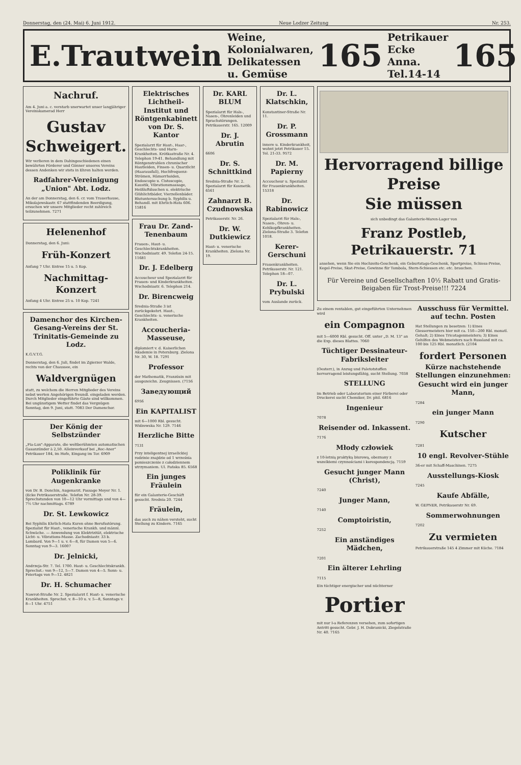Donnerstag, den (24. Mai) 6. Juni 1912. Neue Lodzer Zeitung Nr. 253.
E.Trautwein Weine, Kolonialwaren,
Delikatessen u. Gemüse 165 Petrikauer
Ecke Anna. Tel.14-14 165
Nachruf.
Am 4. Juni a. c. verstarb unerwartet unser langjähriger Vereinskamerad Herr
Gustav Schweigert.
Wir verlieren in dem Dahingeschiedenen einen bewährten Förderer und Gönner unseres Vereins dessen Andenken wir stets in Ehren halten werden.
Radfahrer-Vereinigung „Union" Abt. Lodz.
An der am Donnerstag, den 6. cr. vom Trauerhause, Mikolajewskastr. 67 stattfindenden Beerdigung, ersuchen wir unsere Mitglieder recht zahlreich teilzunehmen. 7271
Helenenhof
Donnerstag, den 6. Juni:
Früh-Konzert
Anfang 7 Uhr. Entree 15 u. 5 Kop.
Nachmittag-Konzert
Anfang 4 Uhr. Entree 25 u. 10 Kop. 7241
Damenchor des Kirchen-Gesang-Vereins der St. Trinitatis-Gemeinde zu Lodz.
K.G.V.T.G.
Donnerstag, den 6. Juli, findet im Zgierzer Walde, rechts von der Chaussee, ein
Waldvergnügen
statt, zu welchem die Herren Mitglieder des Vereins nebst werten Angehörigen freundl. eingeladen werden. Durch Mitglieder eingeführte Gäste sind willkommen. Bei ungünstigem Wetter findet das Vergnügen Sonntag, den 9. Juni, statt. 7083 Der Damenchor.
Der König der Selbstzünder
„Fia-Lux"-Apparate, die weltberühmten automatischen Gasanzünder à 2,50. Alleinverkauf bei „Rec-Aner" Petrikauer 184, im Hofe, Eingang im Tor. 6909
Poliklinik für Augenkranke
von Dr. B. Donchin, Augenarzt. Passage Meyer Nr. 1. (Ecke Petrikauerstraße. Telefon Nr. 28-39. Sprechstunden von 10—12 Uhr vormittags und von 4—7½ Uhr nachmittags. 6789
Dr. St. Lewkowicz
Bei Syphilis Ehrlich-Hata Kuren ohne Berufsstörung. Spezialist für Haut-, venerische Krankh. und männl. Schwäche. — Anwendung von Elektrizität, elektrische Licht- u. Vibrations-Masse. Zachodniastr. 33 b. Lombard. Von 9—1 u. v. 6—8, für Damen von 5—6. Sonntag von 9—3. 16007
Dr. Jelnicki,
Andrzeja-Str. 7. Tel. 1700. Haut- u. Geschlechtskrankh. Sprechst.: von 9—12, 5—7. Damen von 4—5. Sonn- u. Feiertags von 9—12. 4821
Dr. H. Schumacher
Nawrot-Straße Nr. 2. Spezialarzt f. Haut- u. venerische Krankheiten. Sprechst. v. 8—10 u. v. 5—8, Sonntags v. 8—1 Uhr. 4751
Elektrisches Lichtheil-Institut und Röntgenkabinett von Dr. S. Kantor
Spezialarzt für Haut-, Haar-, Geschlechts- und Harn-Krankheiten. Krótkastraße Nr. 4. Telephon 19-41. Behandlung mit Röntgenstrahlen chronischer Hautleiden, Finsen- u. Quarzlicht (Haarausfall), Hochfrequenz-Strömen, Hämorrhoiden, Endoscopie u. Cistoscopie, Kaustik, Vibrationsmassage, Heißluftduschen u. elektrische Glühlichtbäder, Vierzellenbäder. Blutuntersuchung b. Syphilis u. Behandl. mit Ehrlich-Hata 606. 15816
Frau Dr. Zand-Tenenbaum
Frauen-, Haut- u. Geschlechtskrankheiten. Wschodniastr. 49. Telefon 24-15. 11681
Dr. J. Edelberg
Accoucheur und Spezialarzt für Frauen- und Kinderkrankheiten. Wschodniastr. 6. Telephon 214.
Dr. Birencweig
Srednia-Straße 3 ist zurückgekehrt. Haut-, Geschlechts- u. venerische Krankheiten.
Accoucheria-Masseuse,
diplomiert v. d. Kaiserlichen Akademie in Petersburg. Zielona Nr. 30, W. 18. 7291
Professor
der Mathematik, Französin mit ausgezeichn. Zeugnissen. (7156
Заведующий
6956
Ein KAPITALIST
mit 6—1000 Rbl. gesucht. Widzewska Nr. 129. 7146
Herzliche Bitte
7131
Przy inteligentnej izraelickiej rodzinie znajdzie od 1 września pomieszczenie z całodziennem utrzymaniem. Ul. Pańska 85. 6568
Ein junges Fräulein
für ein Galanterie-Geschäft gesucht. Srednia 20. 7244
Fräulein,
das auch zu nähen versteht, sucht Stellung zu Kindern. 7165
Dr. KARL BLUM
Spezialarzt für Hals-, Nasen-, Ohrenleiden und Sprachstörungen. Petrikauerstr. 165. 12009
Dr. J. Abrutin
6606
Dr. S. Schnittkind
Srednia-Straße Nr. 2. Spezialarzt für Kosmetik. 6561
Zahnarzt B. Czudnowska
Petrikauerstr. Nr. 26.
Dr. W. Dutkiewicz
Haut- u. venerische Krankheiten. Zielona Nr. 19.
Dr. L. Klatschkin,
Konstantiner-Straße Nr. 11.
Dr. P. Grossmann
innere u. Kinderkrankheit, wohnt jetzt Petrikauer 15. Tel. 21-33. 9572
Dr. M. Papierny
Accoucheur u. Spezialist für Frauenkrankheiten. 15318
Dr. Rabinowicz
Spezialarzt für Hals-, Nasen-, Ohren- u. Kehlkopfkrankheiten. Zielona-Straße 3. Telefon 1018.
Kerer-Gerschuni
Frauenkrankheiten. Petrikauerstr. Nr. 121. Telephon 18—07.
Dr. L. Prybulski
vom Auslande zurück.
Hervorragend billige Preise
Sie müssen
sich unbedingt das Galanterie-Waren-Lager von
Franz Postleb, Petrikauerstr. 71
ansehen, wenn Sie ein Hochzeits-Geschenk, ein Geburtstags-Geschenk, Sportpreise, Schiess-Preise, Kegel-Preise, Skat-Preise, Gewinne für Tombola, Stern-Schiessen etc. etc. brauchen.
Für Vereine und Gesellschaften 10½ Rabatt und Gratis-Beigaben für Trost-Preise!!! 7224
Zu einem rentablen, gut eingeführten Unternehmen wird
ein Compagnon
mit 5—6000 Rbl. gesucht. Off. unter „D. M. 13" an die Exp. dieses Blattes. 7060
Tüchtiger Dessinateur-Fabriksleiter
(Oesterr.), in Anzug und Paletotstoffen hervorragend leistungsfähig, sucht Stellung. 7038
STELLUNG
im Betrieb oder Laboratorium einer Färberei oder Druckerei sucht Chemiker, Dr. phil. 6816
Ingenieur
7078
Reisender od. Inkassent.
7176
Młody człowiek
z 10-letnią praktyką biurową, obeznany z wszelkiemi czynnościami i korespondencją. 7159
Gesucht junger Mann (Christ),
7240
Junger Mann,
7140
Comptoiristin,
7252
Ein anständiges Mädchen,
7201
Ein älterer Lehrling
7115
Ein tüchtiger energischer und nüchterner
Portier
mit nur I-a Referenzen versehen, zum sofortigen Antritt gesucht. Gebr. J. H. Dobranicki, Ziegelstraße Nr. 40. 7165
Ausschuss für Vermittel. auf techn. Posten
Hat Stellungen zu besetzen: 1) Eines Giessermeisters hier mit ca. 150—200 Rbl. monatl. Gehalt; 2) Eines Tricotagenmeisters; 3) Eines Gehilfen des Webmeisters nach Russland mit ca. 100 bis 125 Rbl. monatlich. (2104
fordert Personen
Kürze nachstehende Stellungen einzunehmen:
Gesucht wird ein junger Mann,
7284
ein junger Mann
7290
Kutscher
7281
10 engl. Revolver-Stühle
36-er mit Schaff-Maschinen. 7275
Ausstellungs-Kiosk
7245
Kaufe Abfälle,
W. GEPNER, Petrikauerstr Nr. 69.
Sommerwohnungen
7202
Zu vermieten
Petrikauerstraße 145 4 Zimmer mit Küche. 7184